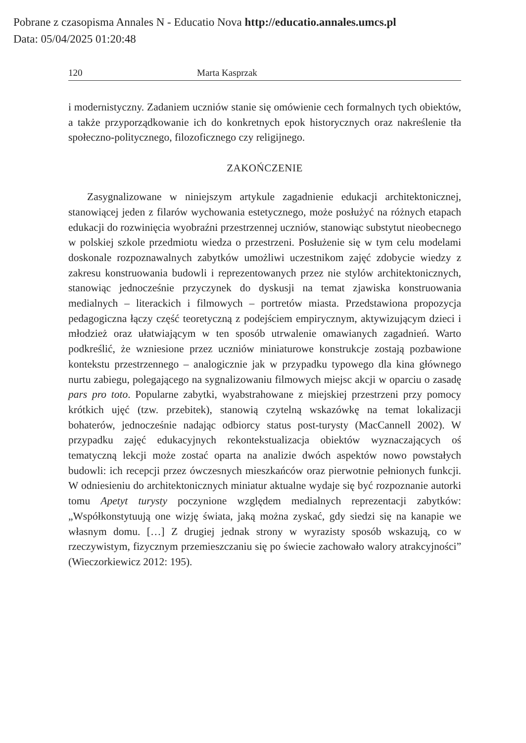Pobrane z czasopisma Annales N - Educatio Nova http://educatio.annales.umcs.pl
Data: 05/04/2025 01:20:48
120 Marta Kasprzak
i modernistyczny. Zadaniem uczniów stanie się omówienie cech formalnych tych obiektów, a także przyporządkowanie ich do konkretnych epok historycznych oraz nakreślenie tła społeczno-politycznego, filozoficznego czy religijnego.
ZAKOŃCZENIE
Zasygnalizowane w niniejszym artykule zagadnienie edukacji architektonicznej, stanowiącej jeden z filarów wychowania estetycznego, może posłużyć na różnych etapach edukacji do rozwinięcia wyobraźni przestrzennej uczniów, stanowiąc substytut nieobecnego w polskiej szkole przedmiotu wiedza o przestrzeni. Posłużenie się w tym celu modelami doskonale rozpoznawalnych zabytków umożliwi uczestnikom zajęć zdobycie wiedzy z zakresu konstruowania budowli i reprezentowanych przez nie stylów architektonicznych, stanowiąc jednocześnie przyczynek do dyskusji na temat zjawiska konstruowania medialnych – literackich i filmowych – portretów miasta. Przedstawiona propozycja pedagogiczna łączy część teoretyczną z podejściem empirycznym, aktywizującym dzieci i młodzież oraz ułatwiającym w ten sposób utrwalenie omawianych zagadnień. Warto podkreślić, że wzniesione przez uczniów miniaturowe konstrukcje zostają pozbawione kontekstu przestrzennego – analogicznie jak w przypadku typowego dla kina głównego nurtu zabiegu, polegającego na sygnalizowaniu filmowych miejsc akcji w oparciu o zasadę pars pro toto. Popularne zabytki, wyabstrahowane z miejskiej przestrzeni przy pomocy krótkich ujęć (tzw. przebitek), stanowią czytelną wskazówkę na temat lokalizacji bohaterów, jednocześnie nadając odbiorcy status post-turysty (MacCannell 2002). W przypadku zajęć edukacyjnych rekontekstualizacja obiektów wyznaczających oś tematyczną lekcji może zostać oparta na analizie dwóch aspektów nowo powstałych budowli: ich recepcji przez ówczesnych mieszkańców oraz pierwotnie pełnionych funkcji. W odniesieniu do architektonicznych miniatur aktualne wydaje się być rozpoznanie autorki tomu Apetyt turysty poczynione względem medialnych reprezentacji zabytków: „Współkonstytuują one wizję świata, jaką można zyskać, gdy siedzi się na kanapie we własnym domu. […] Z drugiej jednak strony w wyrazisty sposób wskazują, co w rzeczywistym, fizycznym przemieszczaniu się po świecie zachowało walory atrakcyjności” (Wieczorkiewicz 2012: 195).